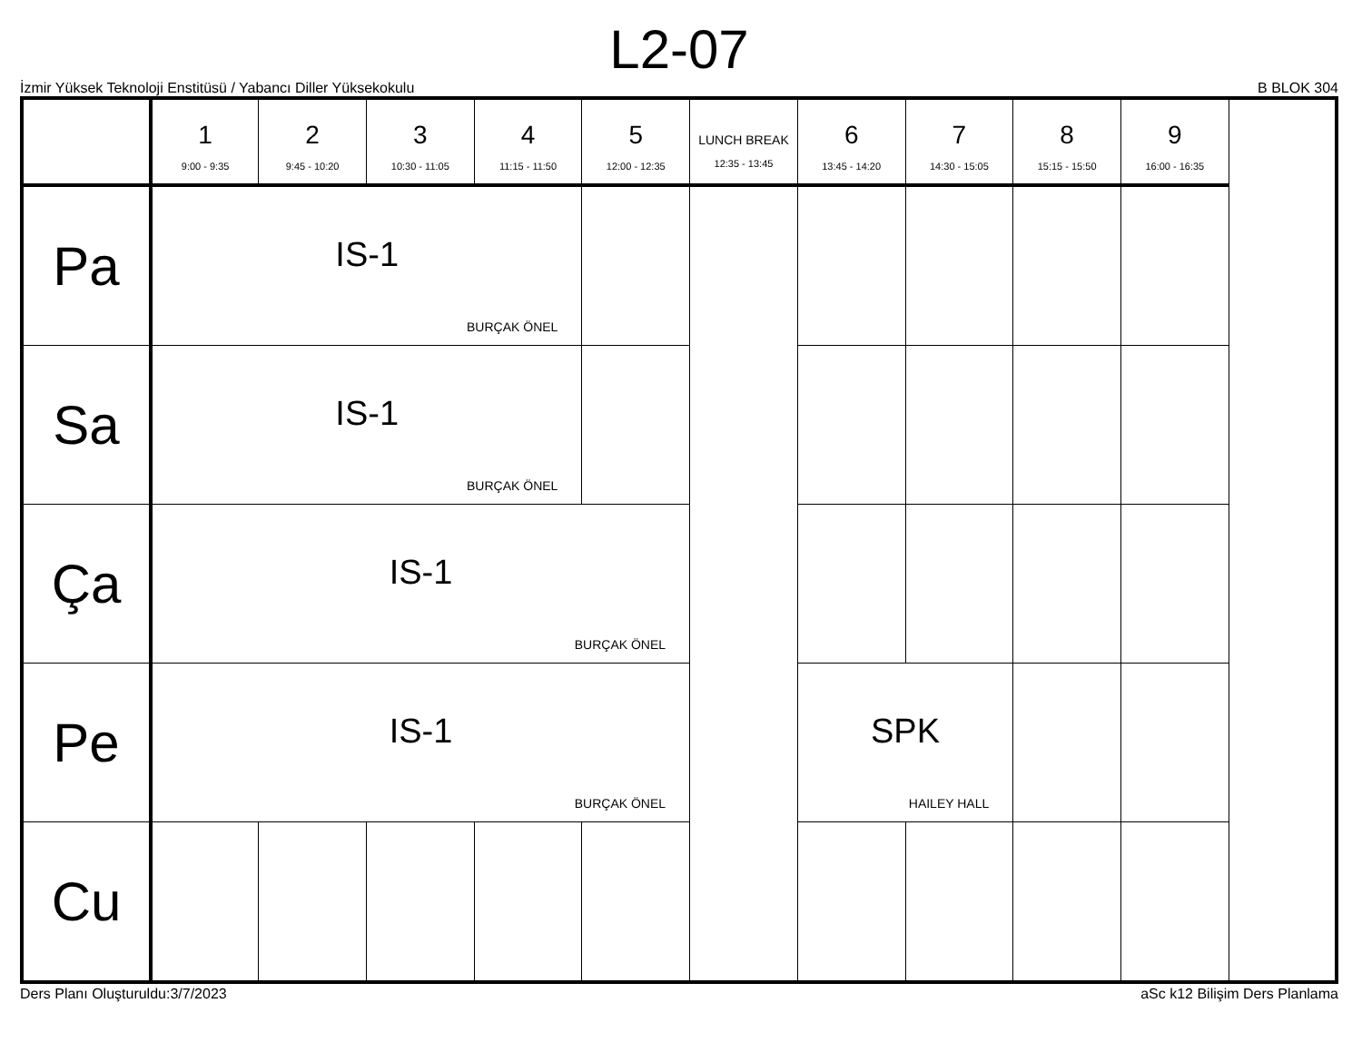L2-07
İzmir Yüksek Teknoloji Enstitüsü / Yabancı Diller Yüksekokulu B BLOK 304
| | 1 9:00 - 9:35 | 2 9:45 - 10:20 | 3 10:30 - 11:05 | 4 11:15 - 11:50 | 5 12:00 - 12:35 | LUNCH BREAK 12:35 - 13:45 | 6 13:45 - 14:20 | 7 14:30 - 15:05 | 8 15:15 - 15:50 | 9 16:00 - 16:35 |
| --- | --- | --- | --- | --- | --- | --- | --- | --- | --- | --- |
| Pa | IS-1 BURÇAK ÖNEL | | | | | | | | | |
| Sa | IS-1 BURÇAK ÖNEL | | | | | | | | | |
| Ça | IS-1 BURÇAK ÖNEL | | | | | | | | | |
| Pe | IS-1 BURÇAK ÖNEL | | | | | | SPK HAILEY HALL | | | |
| Cu | | | | | | | | | | |
Ders Planı Oluşturuldu:3/7/2023 aSc k12 Bilişim Ders Planlama